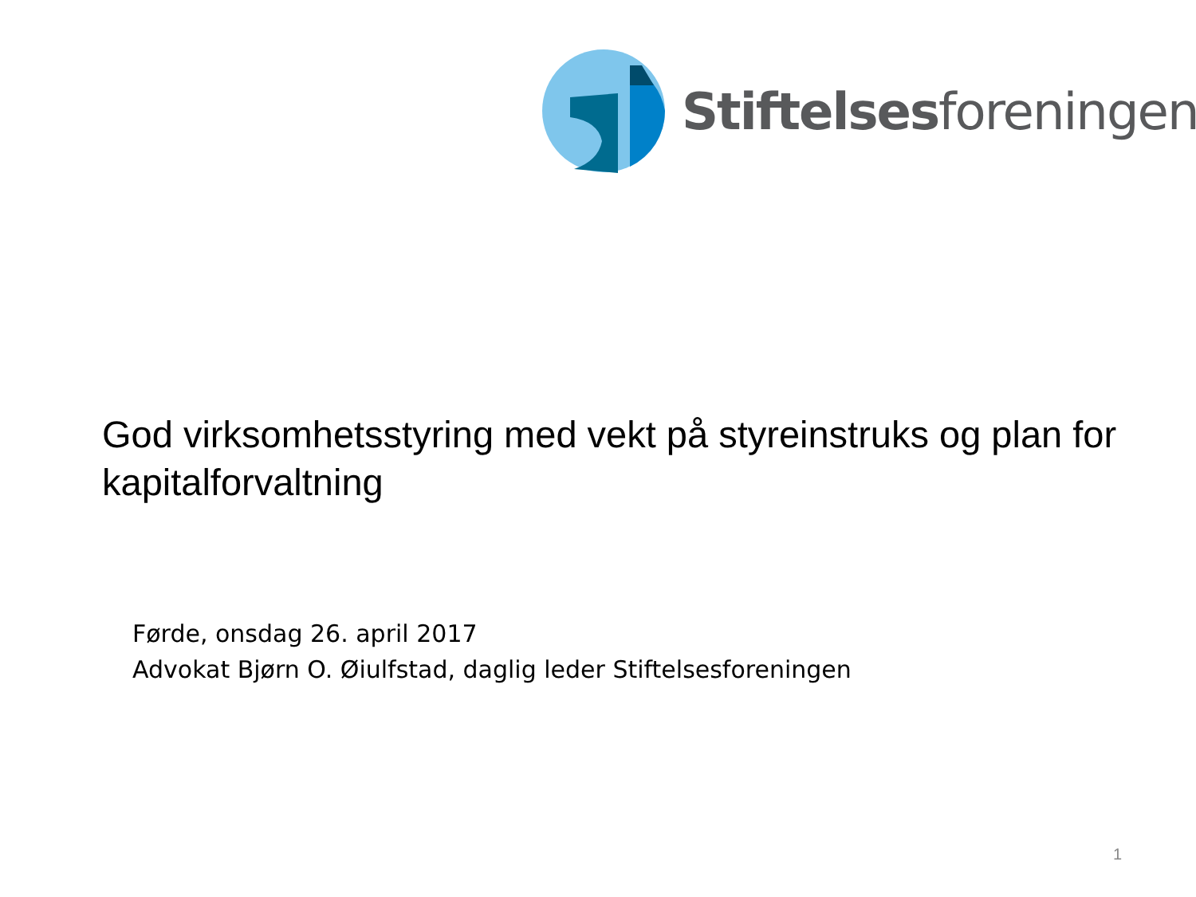Stiftelsesforeningen
God virksomhetsstyring med vekt på styreinstruks og plan for kapitalforvaltning
Førde, onsdag 26. april 2017
Advokat Bjørn O. Øiulfstad, daglig leder Stiftelsesforeningen
1